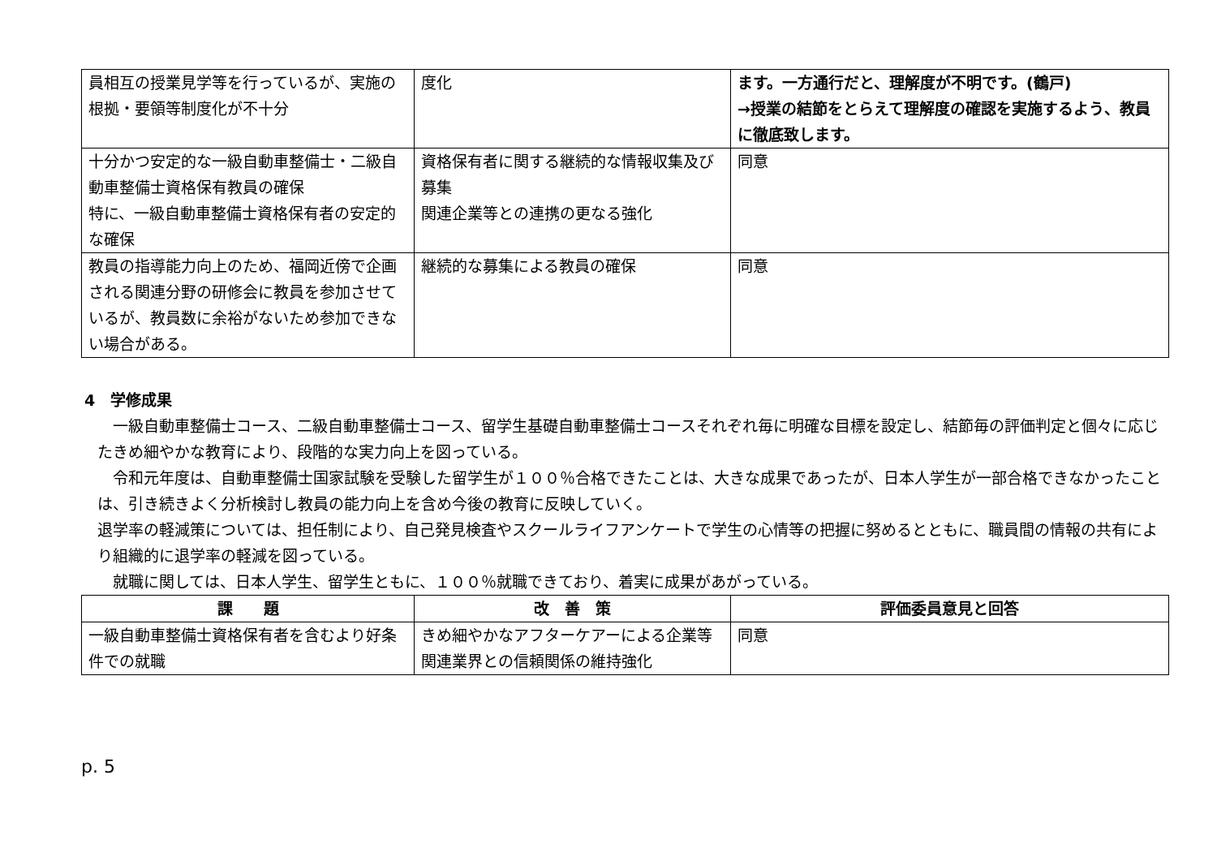| 員相互の授業見学等を行っているが、実施の根拠・要領等制度化が不十分 | 度化 | ます。一方通行だと、理解度が不明です。(鶴戸) →授業の結節をとらえて理解度の確認を実施するよう、教員に徹底致します。 |
| 十分かつ安定的な一級自動車整備士・二級自動車整備士資格保有教員の確保 特に、一級自動車整備士資格保有者の安定的な確保 | 資格保有者に関する継続的な情報収集及び募集 関連企業等との連携の更なる強化 | 同意 |
| 教員の指導能力向上のため、福岡近傍で企画される関連分野の研修会に教員を参加させているが、教員数に余裕がないため参加できない場合がある。 | 継続的な募集による教員の確保 | 同意 |
4　学修成果
　一級自動車整備士コース、二級自動車整備士コース、留学生基礎自動車整備士コースそれぞれ毎に明確な目標を設定し、結節毎の評価判定と個々に応じたきめ細やかな教育により、段階的な実力向上を図っている。
　令和元年度は、自動車整備士国家試験を受験した留学生が１００％合格できたことは、大きな成果であったが、日本人学生が一部合格できなかったことは、引き続きよく分析検討し教員の能力向上を含め今後の教育に反映していく。
退学率の軽減策については、担任制により、自己発見検査やスクールライフアンケートで学生の心情等の把握に努めるとともに、職員間の情報の共有により組織的に退学率の軽減を図っている。
　就職に関しては、日本人学生、留学生ともに、１００％就職できており、着実に成果があがっている。
| 課 題 | 改 善 策 | 評価委員意見と回答 |
| --- | --- | --- |
| 一級自動車整備士資格保有者を含むより好条件での就職 | きめ細やかなアフターケアーによる企業等関連業界との信頼関係の維持強化 | 同意 |
p. 5